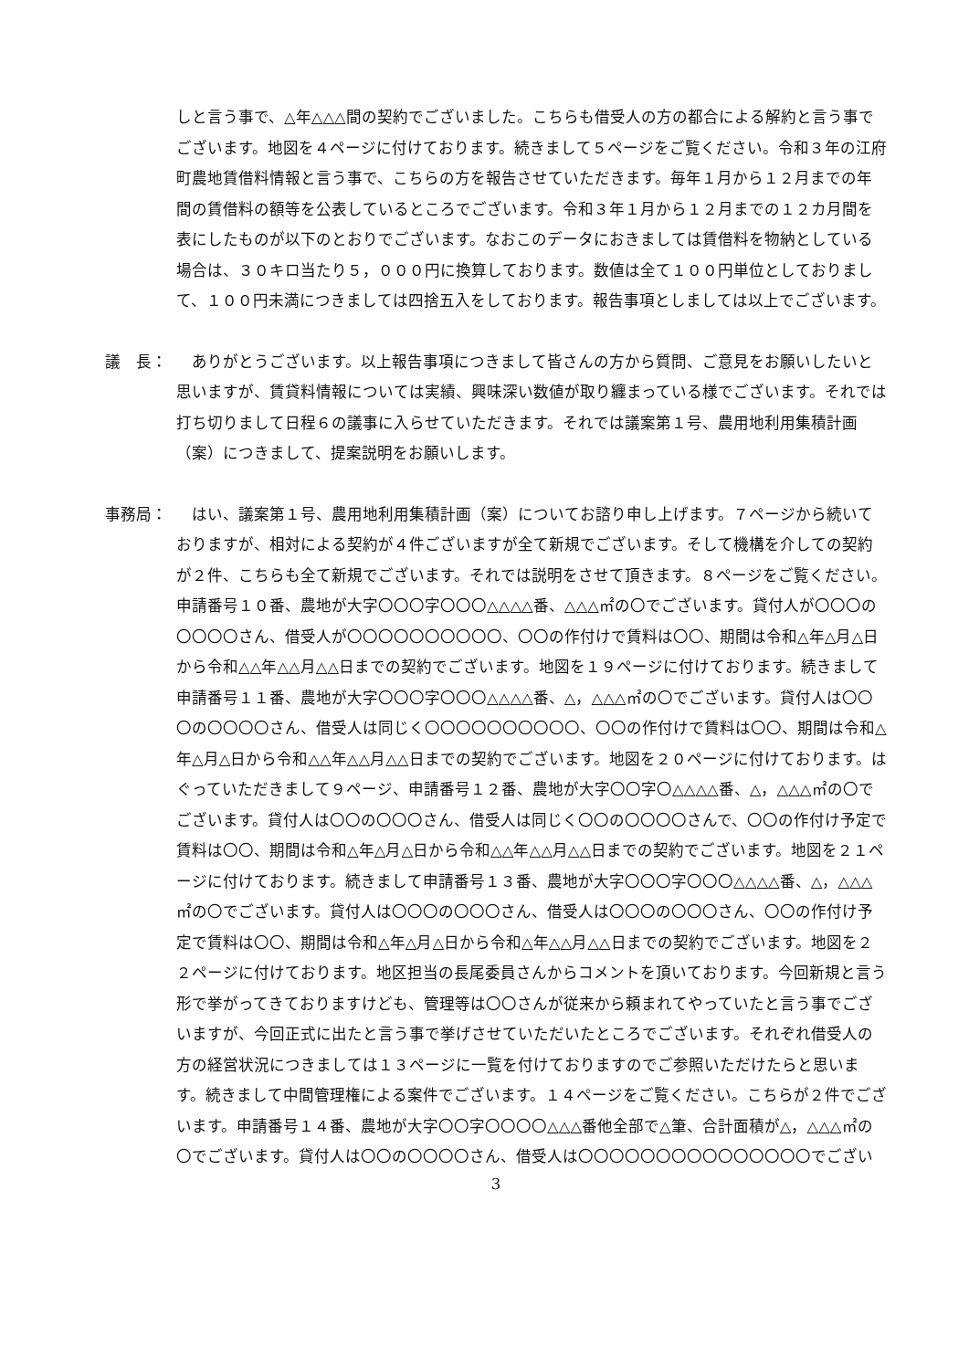しと言う事で、△年△△△間の契約でございました。こちらも借受人の方の都合による解約と言う事でございます。地図を４ページに付けております。続きまして５ページをご覧ください。令和３年の江府町農地賃借料情報と言う事で、こちらの方を報告させていただきます。毎年１月から１２月までの年間の賃借料の額等を公表しているところでございます。令和３年１月から１２月までの１２カ月間を表にしたものが以下のとおりでございます。なおこのデータにおきましては賃借料を物納としている場合は、３０キロ当たり５，０００円に換算しております。数値は全て１００円単位としておりまして、１００円未満につきましては四捨五入をしております。報告事項としましては以上でございます。
議　長： 　ありがとうございます。以上報告事項につきまして皆さんの方から質問、ご意見をお願いしたいと思いますが、賃貸料情報については実績、興味深い数値が取り纏まっている様でございます。それでは打ち切りまして日程６の議事に入らせていただきます。それでは議案第１号、農用地利用集積計画（案）につきまして、提案説明をお願いします。
事務局： 　はい、議案第１号、農用地利用集積計画（案）についてお諮り申し上げます。７ページから続いておりますが、相対による契約が４件ございますが全て新規でございます。そして機構を介しての契約が２件、こちらも全て新規でございます。それでは説明をさせて頂きます。８ページをご覧ください。申請番号１０番、農地が大字〇〇〇字〇〇〇△△△△番、△△△㎡の〇でございます。貸付人が〇〇〇の〇〇〇〇さん、借受人が〇〇〇〇〇〇〇〇〇〇、〇〇の作付けで賃料は〇〇、期間は令和△年△月△日から令和△△年△△月△△日までの契約でございます。地図を１９ページに付けております。続きまして申請番号１１番、農地が大字〇〇〇字〇〇〇△△△△番、△，△△△㎡の〇でございます。貸付人は〇〇〇の〇〇〇〇さん、借受人は同じく〇〇〇〇〇〇〇〇〇〇、〇〇の作付けで賃料は〇〇、期間は令和△年△月△日から令和△△年△△月△△日までの契約でございます。地図を２０ページに付けております。はぐっていただきまして９ページ、申請番号１２番、農地が大字〇〇字〇△△△△番、△，△△△㎡の〇でございます。貸付人は〇〇の〇〇〇さん、借受人は同じく〇〇の〇〇〇〇さんで、〇〇の作付け予定で賃料は〇〇、期間は令和△年△月△日から令和△△年△△月△△日までの契約でございます。地図を２１ページに付けております。続きまして申請番号１３番、農地が大字〇〇〇字〇〇〇△△△△番、△，△△△㎡の〇でございます。貸付人は〇〇〇の〇〇〇さん、借受人は〇〇〇の〇〇〇さん、〇〇の作付け予定で賃料は〇〇、期間は令和△年△月△日から令和△年△△月△△日までの契約でございます。地図を２２ページに付けております。地区担当の長尾委員さんからコメントを頂いております。今回新規と言う形で挙がってきておりますけども、管理等は〇〇さんが従来から頼まれてやっていたと言う事でございますが、今回正式に出たと言う事で挙げさせていただいたところでございます。それぞれ借受人の方の経営状況につきましては１３ページに一覧を付けておりますのでご参照いただけたらと思います。続きまして中間管理権による案件でございます。１４ページをご覧ください。こちらが２件でございます。申請番号１４番、農地が大字〇〇字〇〇〇〇△△△番他全部で△筆、合計面積が△，△△△㎡の〇でございます。貸付人は〇〇の〇〇〇〇さん、借受人は〇〇〇〇〇〇〇〇〇〇〇〇〇〇〇でござい
3